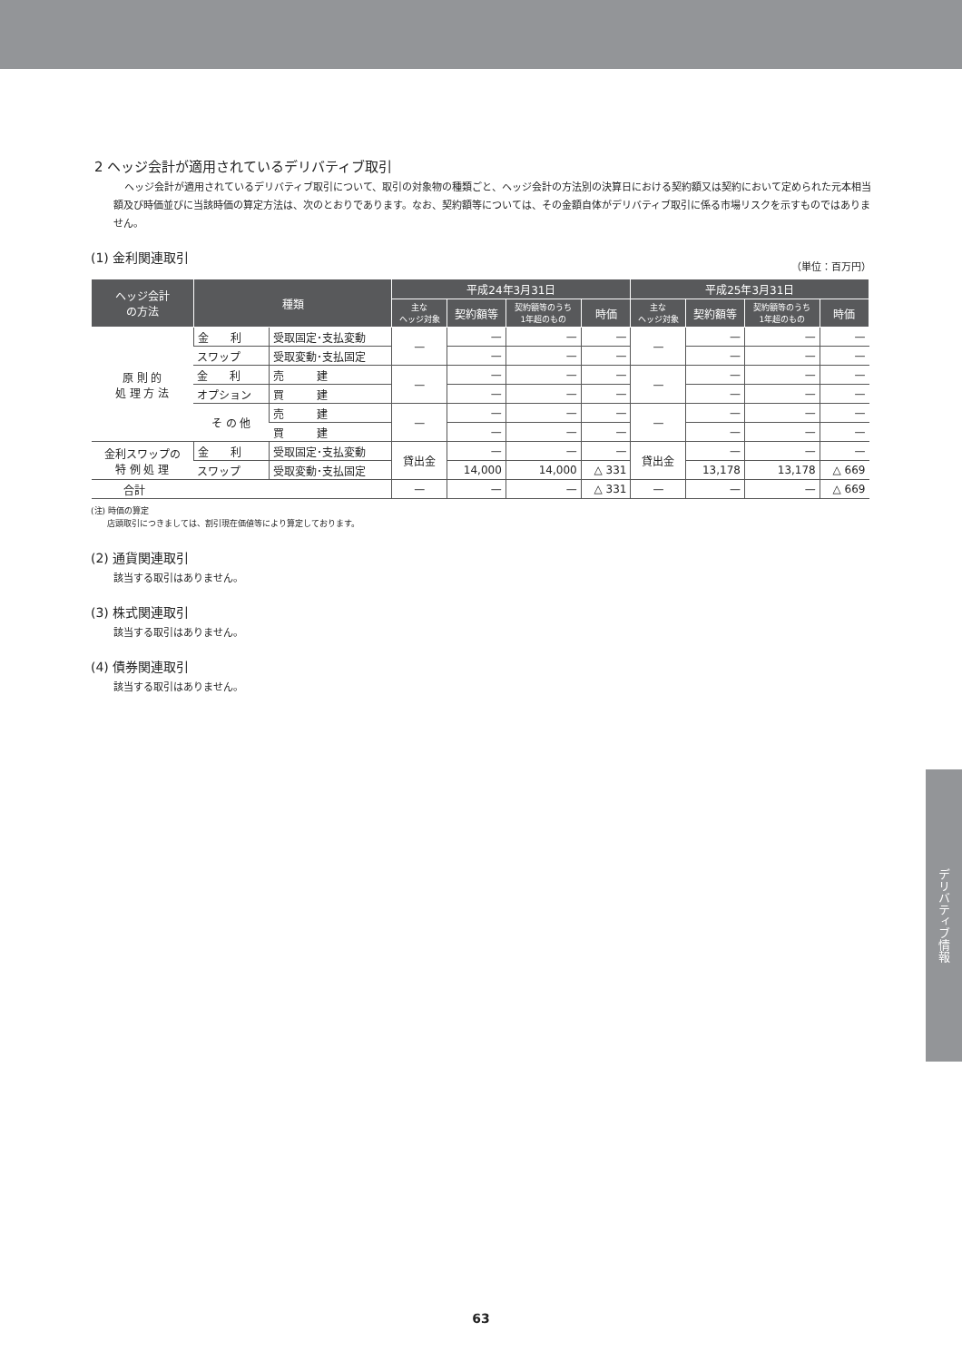2 ヘッジ会計が適用されているデリバティブ取引
ヘッジ会計が適用されているデリバティブ取引について、取引の対象物の種類ごと、ヘッジ会計の方法別の決算日における契約額又は契約において定められた元本相当額及び時価並びに当該時価の算定方法は、次のとおりであります。なお、契約額等については、その金額自体がデリバティブ取引に係る市場リスクを示すものではありません。
(1) 金利関連取引
（単位：百万円）
| ヘッジ会計 の方法 | 種類 | | 平成24年3月31日 | | | | 平成25年3月31日 | | | |
| --- | --- | --- | --- | --- | --- | --- | --- | --- | --- | --- |
| | | | 主な ヘッジ対象 | 契約額等 | 契約額等のうち 1年超のもの | 時価 | 主な ヘッジ対象 | 契約額等 | 契約額等のうち 1年超のもの | 時価 |
| 原 則 的 処 理 方 法 | 金 利 | 受取固定･支払変動 | — | — | — | — | — | — | — | — |
| | スワップ | 受取変動･支払固定 | | — | — | — | | — | — | — |
| | 金 利 | 売 建 | — | — | — | — | — | — | — | — |
| | オプション | 買 建 | | — | — | — | | — | — | — |
| | そ の 他 | 売 建 | — | — | — | — | — | — | — | — |
| | | 買 建 | | — | — | — | | — | — | — |
| 金利スワップの 特 例 処 理 | 金 利 | 受取固定･支払変動 | 貸出金 | — | — | — | 貸出金 | — | — | — |
| | スワップ | 受取変動･支払固定 | | 14,000 | 14,000 | △ 331 | | 13,178 | 13,178 | △ 669 |
| 合計 | | | — | — | — | △ 331 | — | — | — | △ 669 |
(注) 時価の算定
　　店頭取引につきましては、割引現在価値等により算定しております。
(2) 通貨関連取引
該当する取引はありません。
(3) 株式関連取引
該当する取引はありません。
(4) 債券関連取引
該当する取引はありません。
デリバティブ情報
63